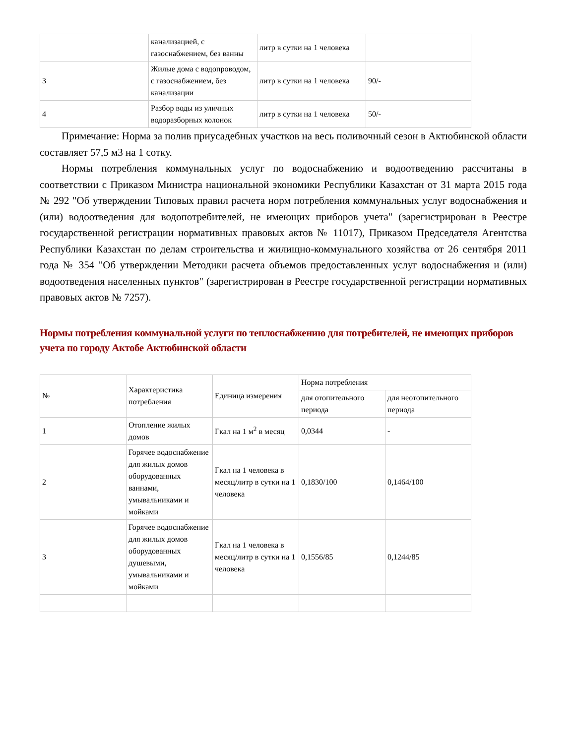| | канализацией, с газоснабжением, без ванны | литр в сутки на 1 человека | |
| 3 | Жилые дома с водопроводом, с газоснабжением, без канализации | литр в сутки на 1 человека | 90/- |
| 4 | Разбор воды из уличных водоразборных колонок | литр в сутки на 1 человека | 50/- |
Примечание: Норма за полив приусадебных участков на весь поливочный сезон в Актюбинской области составляет 57,5 м3 на 1 сотку.
Нормы потребления коммунальных услуг по водоснабжению и водоотведению рассчитаны в соответствии с Приказом Министра национальной экономики Республики Казахстан от 31 марта 2015 года № 292 "Об утверждении Типовых правил расчета норм потребления коммунальных услуг водоснабжения и (или) водоотведения для водопотребителей, не имеющих приборов учета" (зарегистрирован в Реестре государственной регистрации нормативных правовых актов № 11017), Приказом Председателя Агентства Республики Казахстан по делам строительства и жилищно-коммунального хозяйства от 26 сентября 2011 года № 354 "Об утверждении Методики расчета объемов предоставленных услуг водоснабжения и (или) водоотведения населенных пунктов" (зарегистрирован в Реестре государственной регистрации нормативных правовых актов № 7257).
Нормы потребления коммунальной услуги по теплоснабжению для потребителей, не имеющих приборов учета по городу Актобе Актюбинской области
| № | Характеристика потребления | Единица измерения | Норма потребления | |
| --- | --- | --- | --- | --- |
| | | | для отопительного периода | для неотопительного периода |
| 1 | Отопление жилых домов | Гкал на 1 м<sup>2</sup> в месяц | 0,0344 | - |
| 2 | Горячее водоснабжение для жилых домов оборудованных ваннами, умывальниками и мойками | Гкал на 1 человека в месяц/литр в сутки на 1 человека | 0,1830/100 | 0,1464/100 |
| 3 | Горячее водоснабжение для жилых домов оборудованных душевыми, умывальниками и мойками | Гкал на 1 человека в месяц/литр в сутки на 1 человека | 0,1556/85 | 0,1244/85 |